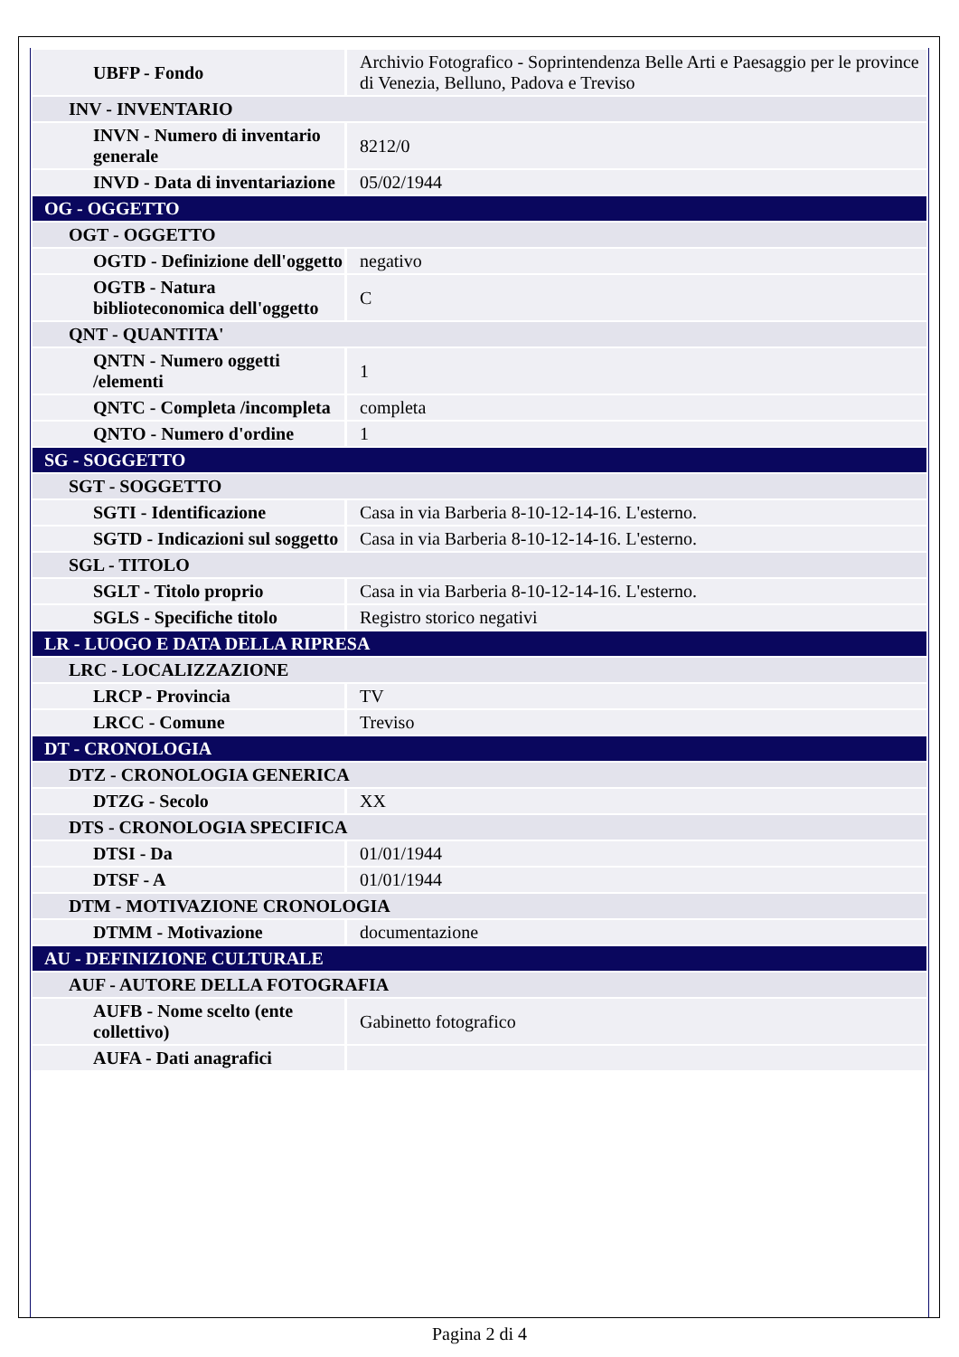| UBFP - Fondo | Archivio Fotografico - Soprintendenza Belle Arti e Paesaggio per le province di Venezia, Belluno, Padova e Treviso |
| INV - INVENTARIO | |
| INVN - Numero di inventario generale | 8212/0 |
| INVD - Data di inventariazione | 05/02/1944 |
| OG - OGGETTO | |
| OGT - OGGETTO | |
| OGTD - Definizione dell'oggetto | negativo |
| OGTB - Natura biblioteconomica dell'oggetto | C |
| QNT - QUANTITA' | |
| QNTN - Numero oggetti /elementi | 1 |
| QNTC - Completa /incompleta | completa |
| QNTO - Numero d'ordine | 1 |
| SG - SOGGETTO | |
| SGT - SOGGETTO | |
| SGTI - Identificazione | Casa in via Barberia 8-10-12-14-16. L'esterno. |
| SGTD - Indicazioni sul soggetto | Casa in via Barberia 8-10-12-14-16. L'esterno. |
| SGL - TITOLO | |
| SGLT - Titolo proprio | Casa in via Barberia 8-10-12-14-16. L'esterno. |
| SGLS - Specifiche titolo | Registro storico negativi |
| LR - LUOGO E DATA DELLA RIPRESA | |
| LRC - LOCALIZZAZIONE | |
| LRCP - Provincia | TV |
| LRCC - Comune | Treviso |
| DT - CRONOLOGIA | |
| DTZ - CRONOLOGIA GENERICA | |
| DTZG - Secolo | XX |
| DTS - CRONOLOGIA SPECIFICA | |
| DTSI - Da | 01/01/1944 |
| DTSF - A | 01/01/1944 |
| DTM - MOTIVAZIONE CRONOLOGIA | |
| DTMM - Motivazione | documentazione |
| AU - DEFINIZIONE CULTURALE | |
| AUF - AUTORE DELLA FOTOGRAFIA | |
| AUFB - Nome scelto (ente collettivo) | Gabinetto fotografico |
| AUFA - Dati anagrafici | |
Pagina 2 di 4